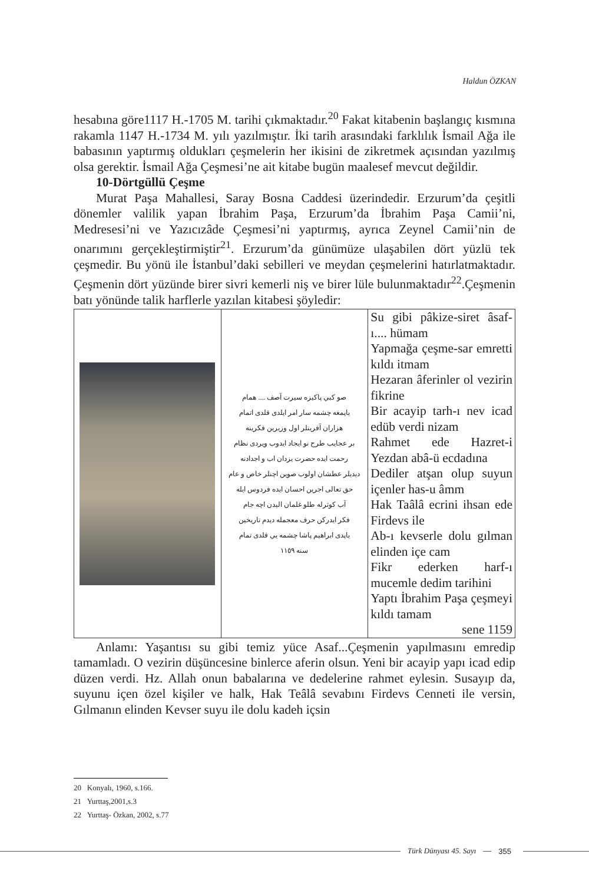Haldun ÖZKAN
hesabına göre1117 H.-1705 M. tarihi çıkmaktadır.<sup>20</sup> Fakat kitabenin başlangıç kısmına rakamla 1147 H.-1734 M. yılı yazılmıştır. İki tarih arasındaki farklılık İsmail Ağa ile babasının yaptırmış oldukları çeşmelerin her ikisini de zikretmek açısından yazılmış olsa gerektir. İsmail Ağa Çeşmesi’ne ait kitabe bugün maalesef mevcut değildir.
10-Dörtgüllü Çeşme
Murat Paşa Mahallesi, Saray Bosna Caddesi üzerindedir. Erzurum’da çeşitli dönemler valilik yapan İbrahim Paşa, Erzurum’da İbrahim Paşa Camii’ni, Medresesi’ni ve Yazıcızâde Çeşmesi’ni yaptırmış, ayrıca Zeynel Camii’nin de onarımını gerçekleştirmiştir<sup>21</sup>. Erzurum’da günümüze ulaşabilen dört yüzlü tek çeşmedir. Bu yönü ile İstanbul’daki sebilleri ve meydan çeşmelerini hatırlatmaktadır. Çeşmenin dört yüzünde birer sivri kemerli niş ve birer lüle bulunmaktadır<sup>22</sup>.Çeşmenin batı yönünde talik harflerle yazılan kitabesi şöyledir:
| | صو كبي پاكيزه سيرت آصف .... همام ياپمغه چشمه سار امر ايلدی قلدی اتمام هزاران آفرينلر اول وزيرين فكرينه بر عجايب طرح نو ايجاد ايدوب ويردی نظام رحمت ايده حضرت يزدان اب و اجدادنه ديديلر عطشان اولوب صوين اچنلر خاص و عام حق تعالی اجرين احسان ايده فردوس ايله آب كوثرله طلو غلمان اليدن اچه جام فكر ايدركن حرف معجمله ديدم تاريخين ياپدی ابراهيم پاشا چشمه يي قلدی تمام سنه ١١٥٩ | Su gibi pâkize-siret âsaf-ı.... hümam Yapmağa çeşme-sar emretti kıldı itmam Hezaran âferinler ol vezirin fikrine Bir acayip tarh-ı nev icad edüb verdi nizam Rahmet ede Hazret-i Yezdan abâ-ü ecdadına Dediler atşan olup suyun içenler has-u âmm Hak Taâlâ ecrini ihsan ede Firdevs ile Ab-ı kevserle dolu gılman elinden içe cam Fikr ederken harf-ı mucemle dedim tarihini Yaptı İbrahim Paşa çeşmeyi kıldı tamam sene 1159 |
Anlamı: Yaşantısı su gibi temiz yüce Asaf...Çeşmenin yapılmasını emredip tamamladı. O vezirin düşüncesine binlerce aferin olsun. Yeni bir acayip yapı icad edip düzen verdi. Hz. Allah onun babalarına ve dedelerine rahmet eylesin. Susayıp da, suyunu içen özel kişiler ve halk, Hak Teâlâ sevabını Firdevs Cenneti ile versin, Gılmanın elinden Kevser suyu ile dolu kadeh içsin
20 Konyalı, 1960, s.166.
21 Yurttaş,2001,s.3
22 Yurttaş- Özkan, 2002, s.77
Türk Dünyası 45. Sayı 355